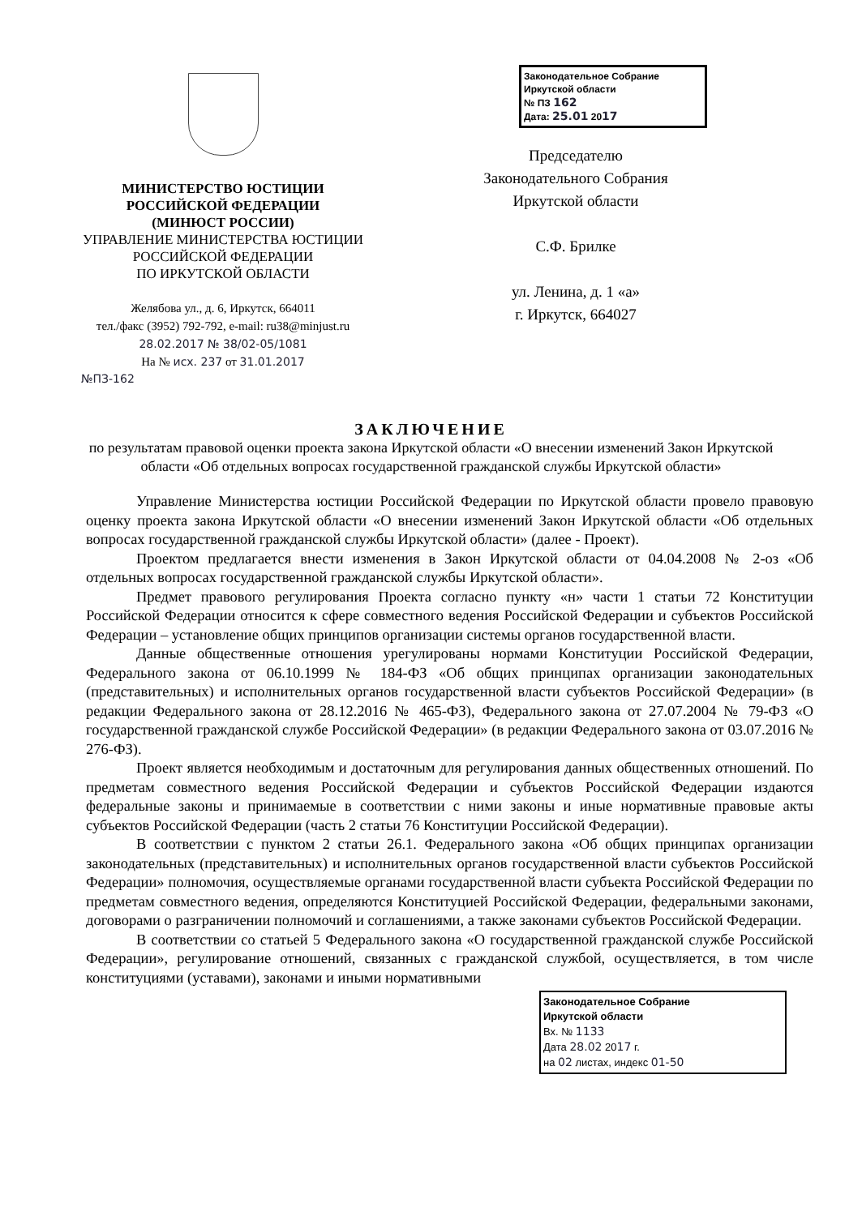МИНИСТЕРСТВО ЮСТИЦИИ
РОССИЙСКОЙ ФЕДЕРАЦИИ
(МИНЮСТ РОССИИ)
УПРАВЛЕНИЕ МИНИСТЕРСТВА ЮСТИЦИИ
РОССИЙСКОЙ ФЕДЕРАЦИИ
ПО ИРКУТСКОЙ ОБЛАСТИ
Желябова ул., д. 6, Иркутск, 664011
тел./факс (3952) 792-792, e-mail: ru38@minjust.ru
28.02.2017 № 38/02-05/1081
На № исх. 237 от 31.01.2017
№ПЗ-162
Законодательное Собрание
Иркутской области
№ ПЗ 162
Дата: 25.01 2017
Председателю
Законодательного Собрания
Иркутской области
С.Ф. Брилке
ул. Ленина, д. 1 «а»
г. Иркутск, 664027
ЗАКЛЮЧЕНИЕ
по результатам правовой оценки проекта закона Иркутской области «О внесении изменений Закон Иркутской области «Об отдельных вопросах государственной гражданской службы Иркутской области»
Управление Министерства юстиции Российской Федерации по Иркутской области провело правовую оценку проекта закона Иркутской области «О внесении изменений Закон Иркутской области «Об отдельных вопросах государственной гражданской службы Иркутской области» (далее - Проект).
Проектом предлагается внести изменения в Закон Иркутской области от 04.04.2008 № 2-оз «Об отдельных вопросах государственной гражданской службы Иркутской области».
Предмет правового регулирования Проекта согласно пункту «н» части 1 статьи 72 Конституции Российской Федерации относится к сфере совместного ведения Российской Федерации и субъектов Российской Федерации – установление общих принципов организации системы органов государственной власти.
Данные общественные отношения урегулированы нормами Конституции Российской Федерации, Федерального закона от 06.10.1999 № 184-ФЗ «Об общих принципах организации законодательных (представительных) и исполнительных органов государственной власти субъектов Российской Федерации» (в редакции Федерального закона от 28.12.2016 № 465-ФЗ), Федерального закона от 27.07.2004 № 79-ФЗ «О государственной гражданской службе Российской Федерации» (в редакции Федерального закона от 03.07.2016 № 276-ФЗ).
Проект является необходимым и достаточным для регулирования данных общественных отношений. По предметам совместного ведения Российской Федерации и субъектов Российской Федерации издаются федеральные законы и принимаемые в соответствии с ними законы и иные нормативные правовые акты субъектов Российской Федерации (часть 2 статьи 76 Конституции Российской Федерации).
В соответствии с пунктом 2 статьи 26.1. Федерального закона «Об общих принципах организации законодательных (представительных) и исполнительных органов государственной власти субъектов Российской Федерации» полномочия, осуществляемые органами государственной власти субъекта Российской Федерации по предметам совместного ведения, определяются Конституцией Российской Федерации, федеральными законами, договорами о разграничении полномочий и соглашениями, а также законами субъектов Российской Федерации.
В соответствии со статьей 5 Федерального закона «О государственной гражданской службе Российской Федерации», регулирование отношений, связанных с гражданской службой, осуществляется, в том числе конституциями (уставами), законами и иными нормативными
Законодательное Собрание
Иркутской области
Вх. № 1133
Дата 28.02 2017 г.
на 02 листах, индекс 01-50